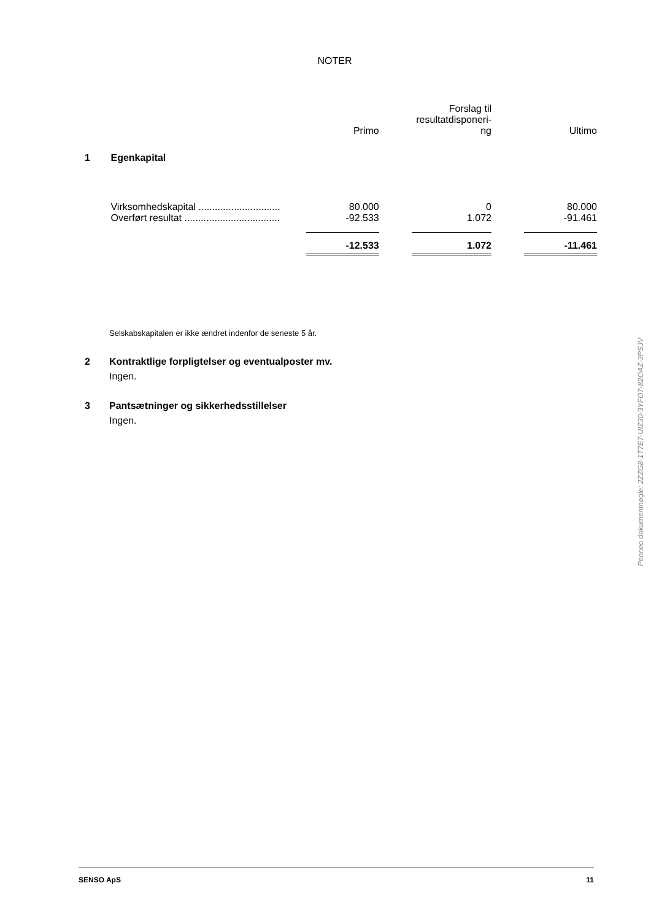NOTER
| | | Primo | | Forslag til resultatdisponeri- ng | | Ultimo |
| --- | --- | --- | --- | --- | --- | --- |
| 1 | Egenkapital | | | | | |
| | Virksomhedskapital .............................. | 80.000 | | 0 | | 80.000 |
| | Overført resultat ................................... | -92.533 | | 1.072 | | -91.461 |
| | | -12.533 | | 1.072 | | -11.461 |
Selskabskapitalen er ikke ændret indenfor de seneste 5 år.
2 Kontraktlige forpligtelser og eventualposter mv.
Ingen.
3 Pantsætninger og sikkerhedsstillelser
Ingen.
Penneo dokumentnøgle: 2ZZG8-1T7E7-UIZ30-3YFO7-82OAZ-3PSJV
SENSO ApS 11